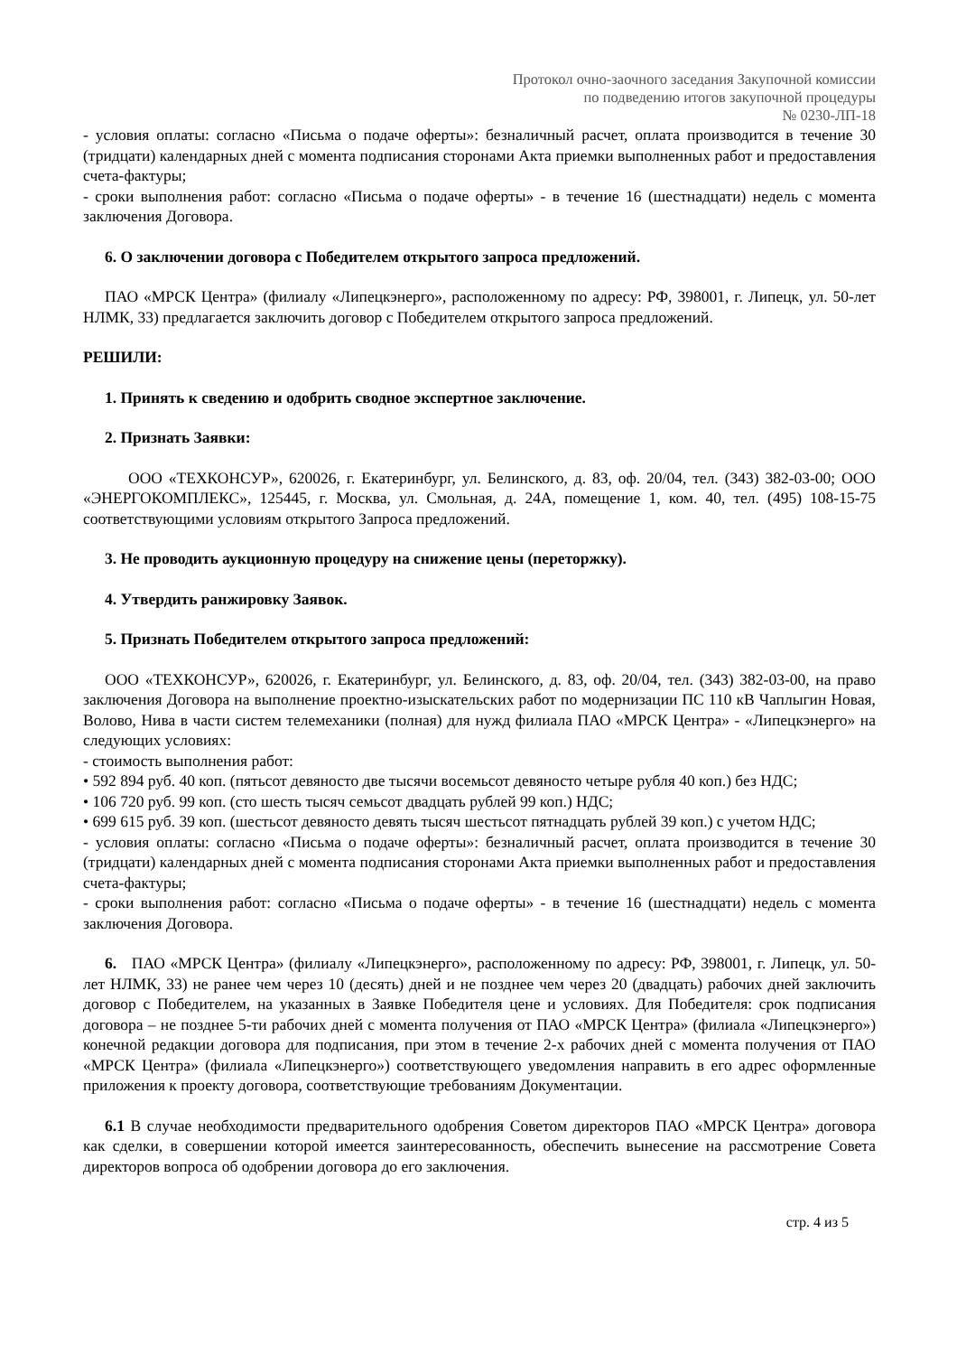Протокол очно-заочного заседания Закупочной комиссии
по подведению итогов закупочной процедуры
№ 0230-ЛП-18
- условия оплаты: согласно «Письма о подаче оферты»: безналичный расчет, оплата производится в течение 30 (тридцати) календарных дней с момента подписания сторонами Акта приемки выполненных работ и предоставления счета-фактуры;
- сроки выполнения работ: согласно «Письма о подаче оферты» - в течение 16 (шестнадцати) недель с момента заключения Договора.
6. О заключении договора с Победителем открытого запроса предложений.
ПАО «МРСК Центра» (филиалу «Липецкэнерго», расположенному по адресу: РФ, 398001, г. Липецк, ул. 50-лет НЛМК, 33) предлагается заключить договор с Победителем открытого запроса предложений.
РЕШИЛИ:
1. Принять к сведению и одобрить сводное экспертное заключение.
2. Признать Заявки:
ООО «ТЕХКОНСУР», 620026, г. Екатеринбург, ул. Белинского, д. 83, оф. 20/04, тел. (343) 382-03-00; ООО «ЭНЕРГОКОМПЛЕКС», 125445, г. Москва, ул. Смольная, д. 24А, помещение 1, ком. 40, тел. (495) 108-15-75 соответствующими условиям открытого Запроса предложений.
3. Не проводить аукционную процедуру на снижение цены (переторжку).
4. Утвердить ранжировку Заявок.
5. Признать Победителем открытого запроса предложений:
ООО «ТЕХКОНСУР», 620026, г. Екатеринбург, ул. Белинского, д. 83, оф. 20/04, тел. (343) 382-03-00, на право заключения Договора на выполнение проектно-изыскательских работ по модернизации ПС 110 кВ Чаплыгин Новая, Волово, Нива в части систем телемеханики (полная) для нужд филиала ПАО «МРСК Центра» - «Липецкэнерго» на следующих условиях:
- стоимость выполнения работ:
• 592 894 руб. 40 коп. (пятьсот девяносто две тысячи восемьсот девяносто четыре рубля 40 коп.) без НДС;
• 106 720 руб. 99 коп. (сто шесть тысяч семьсот двадцать рублей 99 коп.) НДС;
• 699 615 руб. 39 коп. (шестьсот девяносто девять тысяч шестьсот пятнадцать рублей 39 коп.) с учетом НДС;
- условия оплаты: согласно «Письма о подаче оферты»: безналичный расчет, оплата производится в течение 30 (тридцати) календарных дней с момента подписания сторонами Акта приемки выполненных работ и предоставления счета-фактуры;
- сроки выполнения работ: согласно «Письма о подаче оферты» - в течение 16 (шестнадцати) недель с момента заключения Договора.
6. ПАО «МРСК Центра» (филиалу «Липецкэнерго», расположенному по адресу: РФ, 398001, г. Липецк, ул. 50-лет НЛМК, 33) не ранее чем через 10 (десять) дней и не позднее чем через 20 (двадцать) рабочих дней заключить договор с Победителем, на указанных в Заявке Победителя цене и условиях. Для Победителя: срок подписания договора – не позднее 5-ти рабочих дней с момента получения от ПАО «МРСК Центра» (филиала «Липецкэнерго») конечной редакции договора для подписания, при этом в течение 2-х рабочих дней с момента получения от ПАО «МРСК Центра» (филиала «Липецкэнерго») соответствующего уведомления направить в его адрес оформленные приложения к проекту договора, соответствующие требованиям Документации.
6.1 В случае необходимости предварительного одобрения Советом директоров ПАО «МРСК Центра» договора как сделки, в совершении которой имеется заинтересованность, обеспечить вынесение на рассмотрение Совета директоров вопроса об одобрении договора до его заключения.
стр. 4 из 5